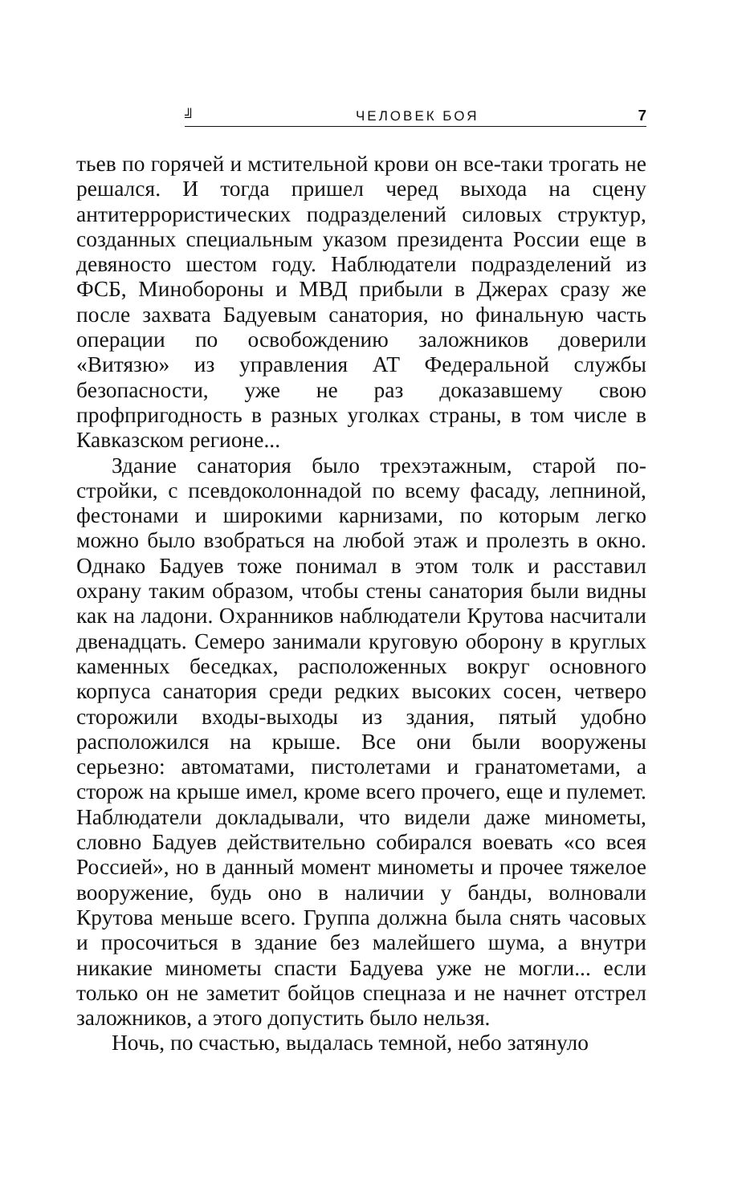╝ ЧЕЛОВЕК БОЯ 7
тьев по горячей и мстительной крови он все-таки тро­гать не решался. И тогда пришел черед выхода на сцену антитеррористических подразделений силовых структур, созданных специальным указом президента России еще в девяносто шестом году. Наблюдатели подразделений из ФСБ, Минобороны и МВД прибыли в Джерах сразу же после захвата Бадуевым санатория, но финальную часть операции по освобождению за­ложников доверили «Витязю» из управления АТ Феде­ральной службы безопасности, уже не раз доказавшему свою профпригодность в разных уголках страны, в том числе в Кавказском регионе...
Здание санатория было трехэтажным, старой по­стройки, с псевдоколоннадой по всему фасаду, лепни­ной, фестонами и широкими карнизами, по которым легко можно было взобраться на любой этаж и про­лезть в окно. Однако Бадуев тоже понимал в этом толк и расставил охрану таким образом, чтобы стены сана­тория были видны как на ладони. Охранников наблю­датели Крутова насчитали двенадцать. Семеро занима­ли круговую оборону в круглых каменных беседках, расположенных вокруг основного корпуса санатория среди редких высоких сосен, четверо сторожили вхо­ды-выходы из здания, пятый удобно расположился на крыше. Все они были вооружены серьезно: автомата­ми, пистолетами и гранатометами, а сторож на крыше имел, кроме всего прочего, еще и пулемет. Наблюдате­ли докладывали, что видели даже минометы, словно Бадуев действительно собирался воевать «со всея Рос­сией», но в данный момент минометы и прочее тяже­лое вооружение, будь оно в наличии у банды, волнова­ли Крутова меньше всего. Группа должна была снять часовых и просочиться в здание без малейшего шума, а внутри никакие минометы спасти Бадуева уже не могли... если только он не заметит бойцов спецназа и не начнет отстрел заложников, а этого допустить было нельзя.
Ночь, по счастью, выдалась темной, небо затянуло